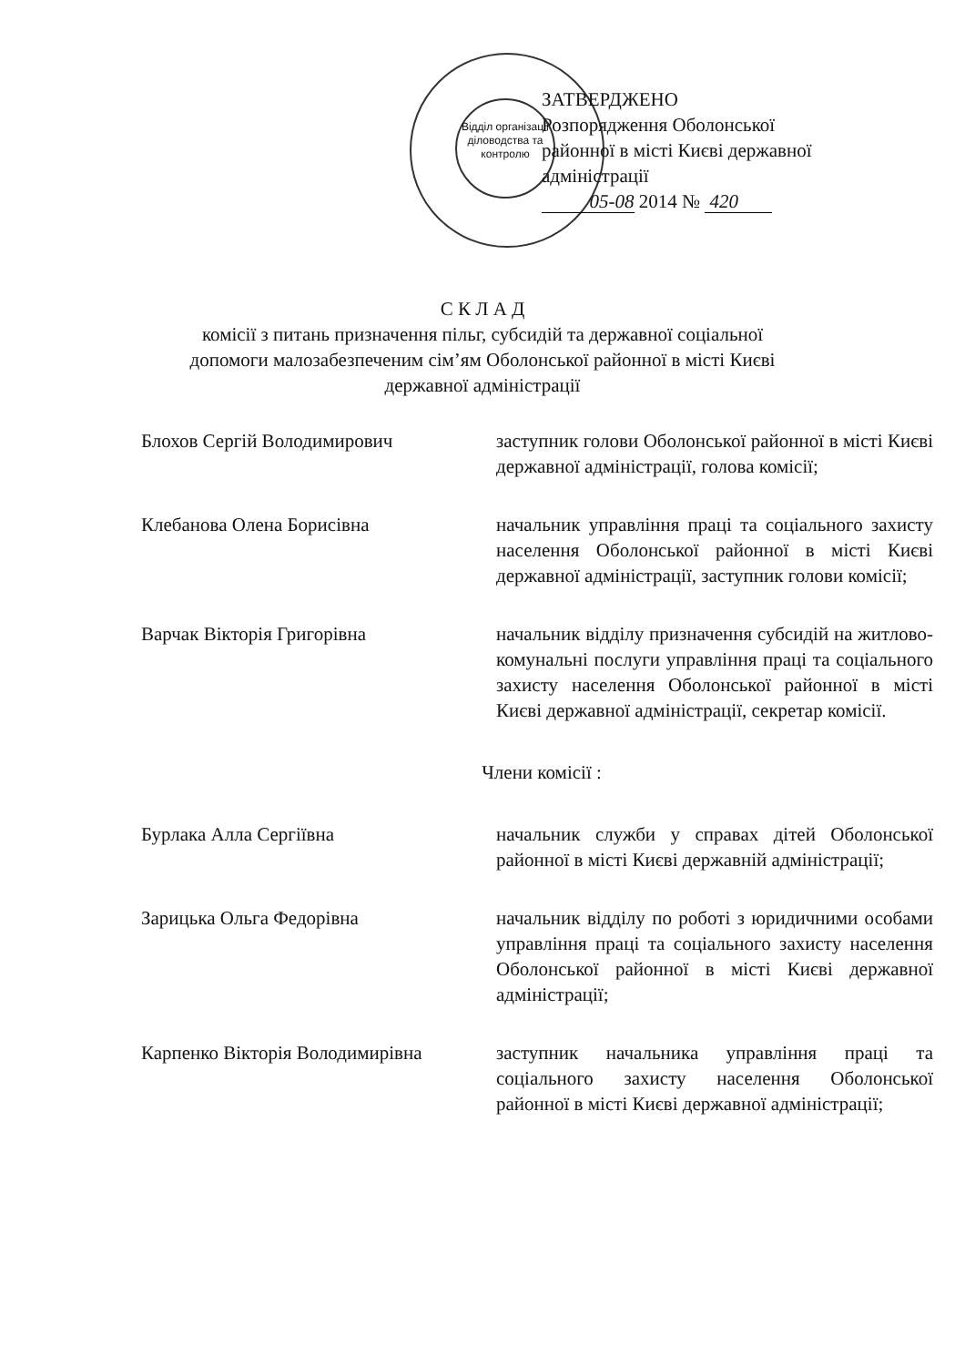Відділ організації діловодства та контролю
ЗАТВЕРДЖЕНО
Розпорядження Оболонської
районної в місті Києві державної
адміністрації
05-08 2014 № 420
С К Л А Д
комісії з питань призначення пільг, субсидій та державної соціальної
допомоги малозабезпеченим сім’ям Оболонської районної в місті Києві
державної адміністрації
Блохов Сергій Володимирович заступник голови Оболонської районної в місті Києві державної адміністрації, голова комісії;
Клебанова Олена Борисівна начальник управління праці та соціального захисту населення Оболонської районної в місті Києві державної адміністрації, заступник голови комісії;
Варчак Вікторія Григорівна начальник відділу призначення субсидій на житлово-комунальні послуги управління праці та соціального захисту населення Оболонської районної в місті Києві державної адміністрації, секретар комісії.
Члени комісії :
Бурлака Алла Сергіївна начальник служби у справах дітей Оболонської районної в місті Києві державній адміністрації;
Зарицька Ольга Федорівна начальник відділу по роботі з юридичними особами управління праці та соціального захисту населення Оболонської районної в місті Києві державної адміністрації;
Карпенко Вікторія Володимирівна
заступник начальника управління праці та соціального захисту населення Оболонської районної в місті Києві державної адміністрації;